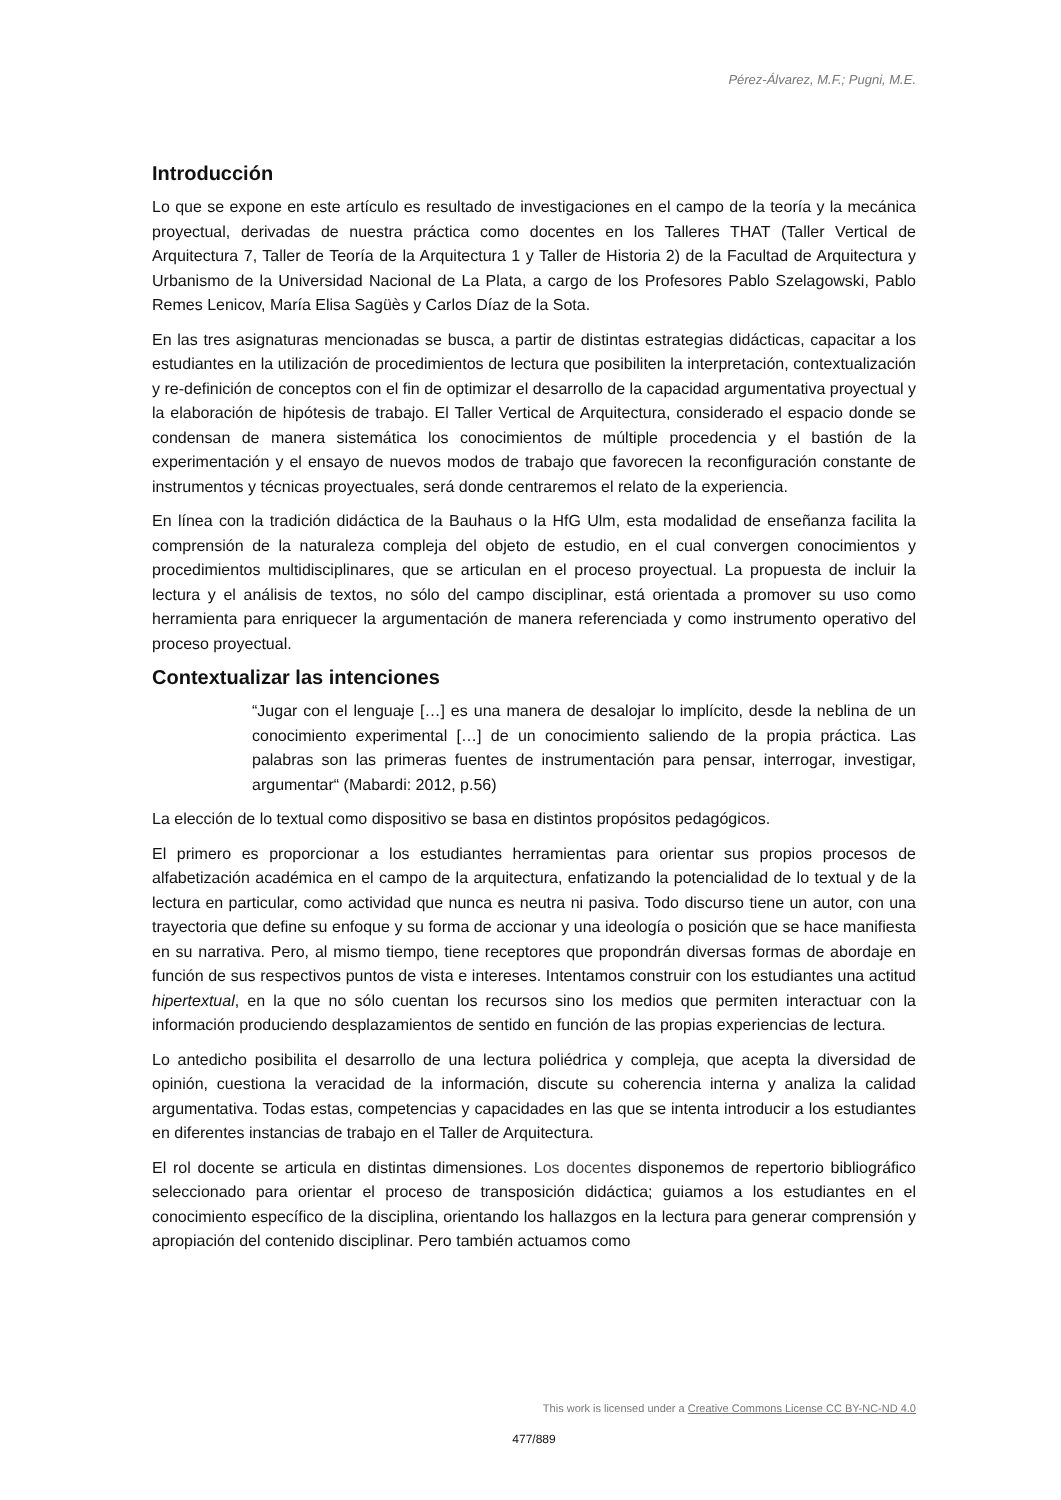Pérez-Álvarez, M.F.; Pugni, M.E.
Introducción
Lo que se expone en este artículo es resultado de investigaciones en el campo de la teoría y la mecánica proyectual, derivadas de nuestra práctica como docentes en los Talleres THAT (Taller Vertical de Arquitectura 7, Taller de Teoría de la Arquitectura 1 y Taller de Historia 2) de la Facultad de Arquitectura y Urbanismo de la Universidad Nacional de La Plata, a cargo de los Profesores Pablo Szelagowski, Pablo Remes Lenicov, María Elisa Sagüès y Carlos Díaz de la Sota.
En las tres asignaturas mencionadas se busca, a partir de distintas estrategias didácticas, capacitar a los estudiantes en la utilización de procedimientos de lectura que posibiliten la interpretación, contextualización y re-definición de conceptos con el fin de optimizar el desarrollo de la capacidad argumentativa proyectual y la elaboración de hipótesis de trabajo. El Taller Vertical de Arquitectura, considerado el espacio donde se condensan de manera sistemática los conocimientos de múltiple procedencia y el bastión de la experimentación y el ensayo de nuevos modos de trabajo que favorecen la reconfiguración constante de instrumentos y técnicas proyectuales, será donde centraremos el relato de la experiencia.
En línea con la tradición didáctica de la Bauhaus o la HfG Ulm, esta modalidad de enseñanza facilita la comprensión de la naturaleza compleja del objeto de estudio, en el cual convergen conocimientos y procedimientos multidisciplinares, que se articulan en el proceso proyectual. La propuesta de incluir la lectura y el análisis de textos, no sólo del campo disciplinar, está orientada a promover su uso como herramienta para enriquecer la argumentación de manera referenciada y como instrumento operativo del proceso proyectual.
Contextualizar las intenciones
“Jugar con el lenguaje […] es una manera de desalojar lo implícito, desde la neblina de un conocimiento experimental […] de un conocimiento saliendo de la propia práctica. Las palabras son las primeras fuentes de instrumentación para pensar, interrogar, investigar, argumentar“ (Mabardi: 2012, p.56)
La elección de lo textual como dispositivo se basa en distintos propósitos pedagógicos.
El primero es proporcionar a los estudiantes herramientas para orientar sus propios procesos de alfabetización académica en el campo de la arquitectura, enfatizando la potencialidad de lo textual y de la lectura en particular, como actividad que nunca es neutra ni pasiva. Todo discurso tiene un autor, con una trayectoria que define su enfoque y su forma de accionar y una ideología o posición que se hace manifiesta en su narrativa. Pero, al mismo tiempo, tiene receptores que propondrán diversas formas de abordaje en función de sus respectivos puntos de vista e intereses. Intentamos construir con los estudiantes una actitud hipertextual, en la que no sólo cuentan los recursos sino los medios que permiten interactuar con la información produciendo desplazamientos de sentido en función de las propias experiencias de lectura.
Lo antedicho posibilita el desarrollo de una lectura poliédrica y compleja, que acepta la diversidad de opinión, cuestiona la veracidad de la información, discute su coherencia interna y analiza la calidad argumentativa. Todas estas, competencias y capacidades en las que se intenta introducir a los estudiantes en diferentes instancias de trabajo en el Taller de Arquitectura.
El rol docente se articula en distintas dimensiones. Los docentes disponemos de repertorio bibliográfico seleccionado para orientar el proceso de transposición didáctica; guiamos a los estudiantes en el conocimiento específico de la disciplina, orientando los hallazgos en la lectura para generar comprensión y apropiación del contenido disciplinar. Pero también actuamos como
This work is licensed under a Creative Commons License CC BY-NC-ND 4.0
477/889